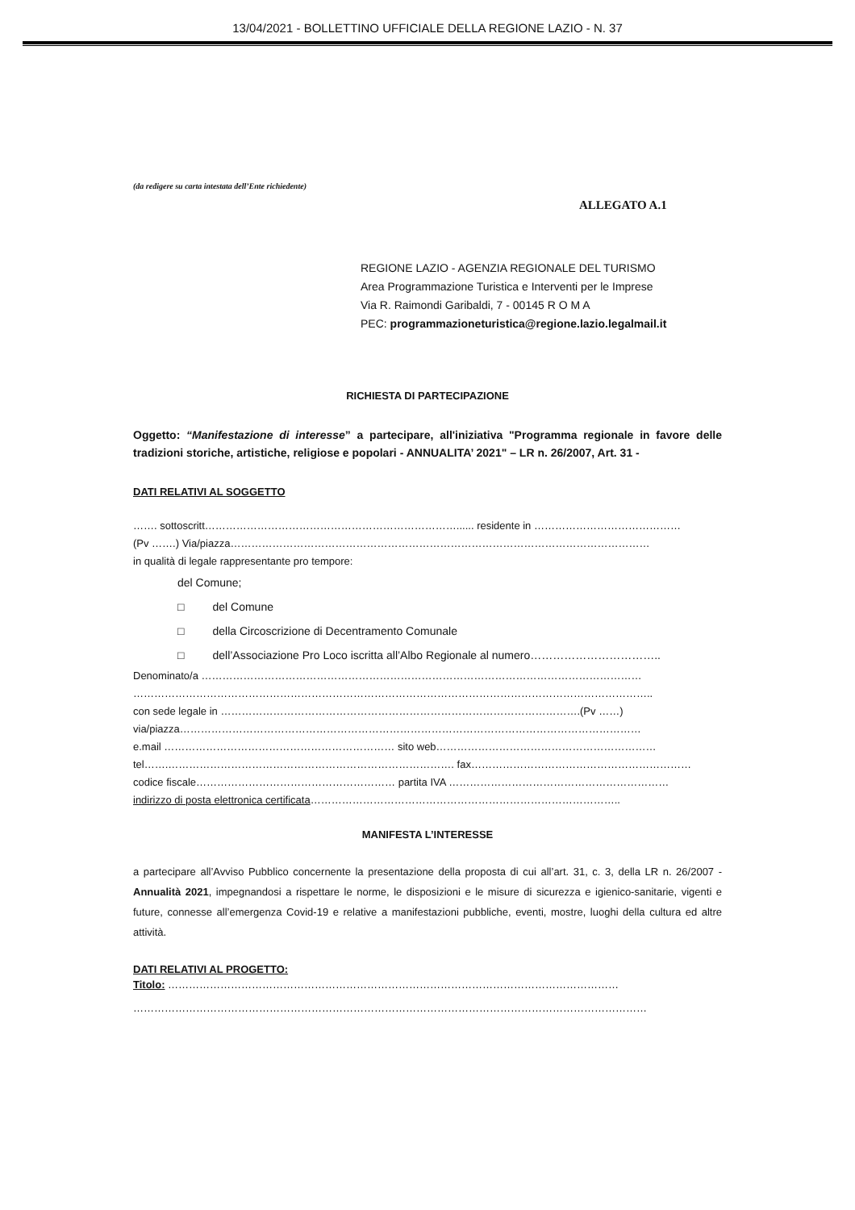13/04/2021 - BOLLETTINO UFFICIALE DELLA REGIONE LAZIO - N. 37
(da redigere su carta intestata dell’Ente richiedente)
ALLEGATO A.1
REGIONE LAZIO - AGENZIA REGIONALE DEL TURISMO
Area Programmazione Turistica e Interventi per le Imprese
Via R. Raimondi Garibaldi, 7 - 00145 R O M A
PEC: programmazioneturistica@regione.lazio.legalmail.it
RICHIESTA DI PARTECIPAZIONE
Oggetto: “Manifestazione di interesse” a partecipare, all'iniziativa "Programma regionale in favore delle tradizioni storiche, artistiche, religiose e popolari - ANNUALITA’ 2021" – LR n. 26/2007, Art. 31 -
DATI RELATIVI AL SOGGETTO
……. sottoscritt………………………………………………………………...... residente in ……………………………………
(Pv …….) Via/piazza…………………………………………………………………………………………………………
in qualità di legale rappresentante pro tempore:
del Comune;
□ del Comune
□ della Circoscrizione di Decentramento Comunale
□ dell’Associazione Pro Loco iscritta all’Albo Regionale al numero……………………………..
Denominato/a ………………………………………………………………………………………………………………
…………………………………………………………………………………………………………………………………..
con sede legale in ………………………………………………………………………………………….(Pv ……)
via/piazza……………………………………………………………………………………………………………………
e.mail ………………………………………………………… sito web………………………………………………………
tel…….………………………………………………………………………. fax………………………………………………………
codice fiscale………………………………………………… partita IVA ………………………………………………………
indirizzo di posta elettronica certificata……………………………………………………………………………..
MANIFESTA L’INTERESSE
a partecipare all’Avviso Pubblico concernente la presentazione della proposta di cui all’art. 31, c. 3, della LR n. 26/2007 - Annualità 2021, impegnandosi a rispettare le norme, le disposizioni e le misure di sicurezza e igienico-sanitarie, vigenti e future, connesse all’emergenza Covid-19 e relative a manifestazioni pubbliche, eventi, mostre, luoghi della cultura ed altre attività.
DATI RELATIVI AL PROGETTO:
Titolo: …………………………………………………………………………………………………………………
…………………………………………………………………………………………………………………………………